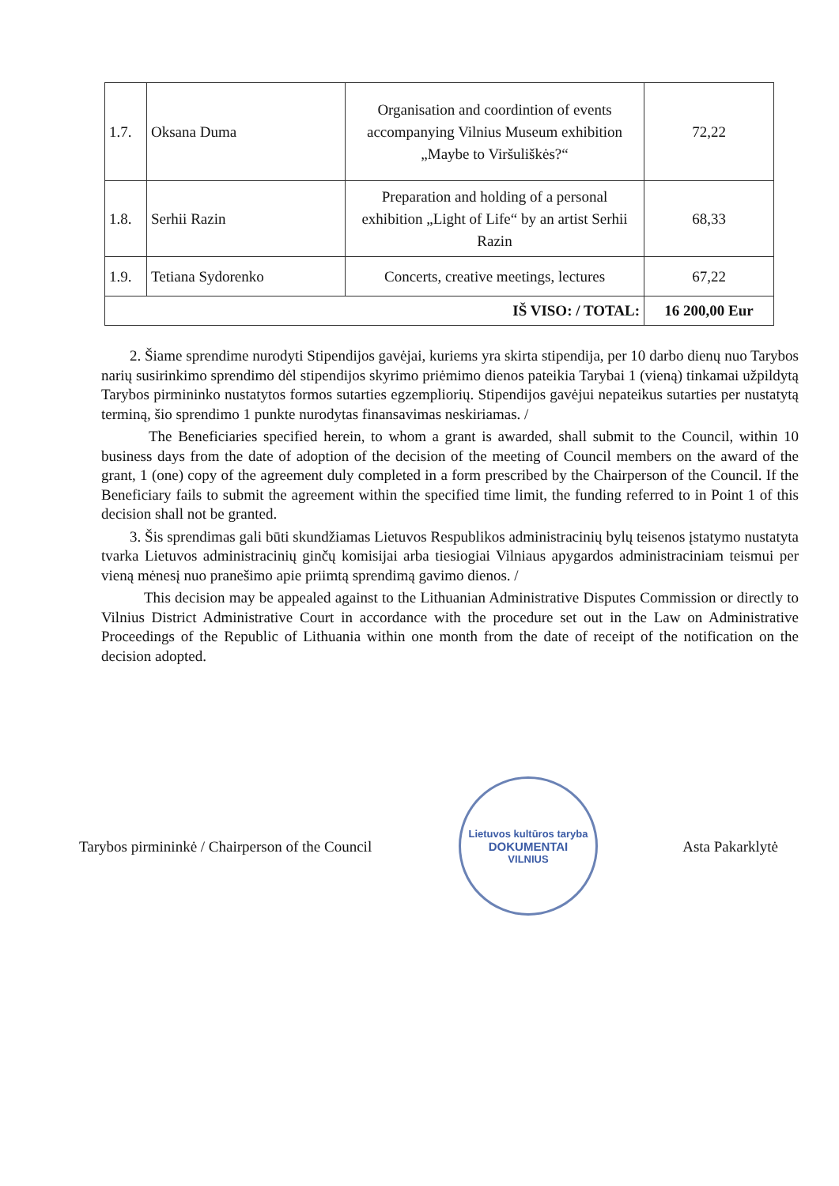| 1.7. | Oksana Duma | Organisation and coordintion of events accompanying Vilnius Museum exhibition „Maybe to Viršuliškės?“ | 72,22 |
| 1.8. | Serhii Razin | Preparation and holding of a personal exhibition „Light of Life“ by an artist Serhii Razin | 68,33 |
| 1.9. | Tetiana Sydorenko | Concerts, creative meetings, lectures | 67,22 |
| IŠ VISO: / TOTAL: | | | 16 200,00 Eur |
2. Šiame sprendime nurodyti Stipendijos gavėjai, kuriems yra skirta stipendija, per 10 darbo dienų nuo Tarybos narių susirinkimo sprendimo dėl stipendijos skyrimo priėmimo dienos pateikia Tarybai 1 (vieną) tinkamai užpildytą Tarybos pirmininko nustatytos formos sutarties egzempliorių. Stipendijos gavėjui nepateikus sutarties per nustatytą terminą, šio sprendimo 1 punkte nurodytas finansavimas neskiriamas. /
The Beneficiaries specified herein, to whom a grant is awarded, shall submit to the Council, within 10 business days from the date of adoption of the decision of the meeting of Council members on the award of the grant, 1 (one) copy of the agreement duly completed in a form prescribed by the Chairperson of the Council. If the Beneficiary fails to submit the agreement within the specified time limit, the funding referred to in Point 1 of this decision shall not be granted.
3. Šis sprendimas gali būti skundžiamas Lietuvos Respublikos administracinių bylų teisenos įstatymo nustatyta tvarka Lietuvos administracinių ginčų komisijai arba tiesiogiai Vilniaus apygardos administraciniam teismui per vieną mėnesį nuo pranešimo apie priimtą sprendimą gavimo dienos. /
This decision may be appealed against to the Lithuanian Administrative Disputes Commission or directly to Vilnius District Administrative Court in accordance with the procedure set out in the Law on Administrative Proceedings of the Republic of Lithuania within one month from the date of receipt of the notification on the decision adopted.
Tarybos pirmininkė / Chairperson of the Council
Lietuvos kultūros taryba
DOKUMENTAI
VILNIUS
Asta Pakarklytė